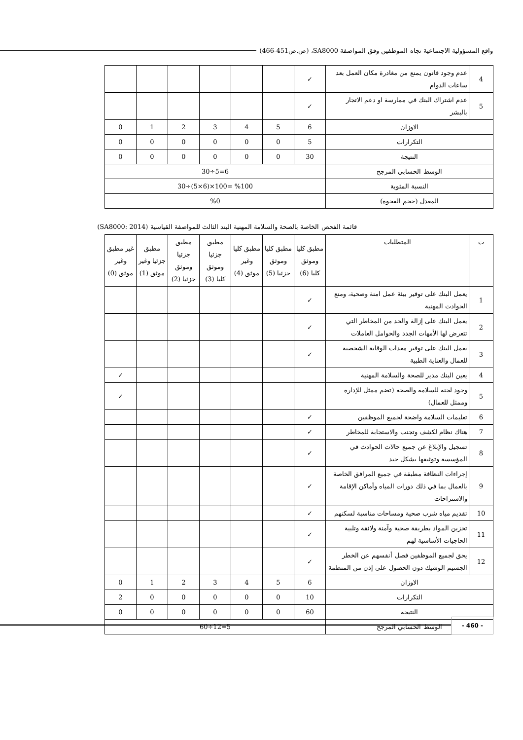واقع المسؤولية الاجتماعية تجاه الموظفين وفق المواصفة SA8000، (ص.ص451-466)
| 4 | عدم وجود قانون يمنع من مغادرة مكان العمل بعد ساعات الدوام | ✓ | | | | | | |
| 5 | عدم اشتراك البنك في ممارسة او دعم الاتجار بالبشر | ✓ | | | | | | |
| الاوزان | | 6 | 5 | 4 | 3 | 2 | 1 | 0 |
| التكرارات | | 5 | 0 | 0 | 0 | 0 | 0 | 0 |
| النتيجة | | 30 | 0 | 0 | 0 | 0 | 0 | 0 |
| الوسط الحسابي المرجح | | 6=5÷30 | | | | | | |
| النسبة المئوية | | %100 =100×(6×5)÷30 | | | | | | |
| المعدل (حجم الفجوة) | | %0 | | | | | | |
قائمة الفحص الخاصة بالصحة والسلامة المهنية البند الثالث للمواصفة القياسية (SA8000: 2014)
| ت | المتطلبات | مطبق كليا وموثق كليا (6) | مطبق كليا وموثق جزئيا (5) | مطبق كليا وغير موثق (4) | مطبق جزئيا وموثق كليا (3) | مطبق جزئيا وموثق جزئيا (2) | مطبق جزئيا وغير موثق (1) | غير مطبق وغير موثق (0) |
| --- | --- | --- | --- | --- | --- | --- | --- | --- |
| 1 | يعمل البنك على توفير بيئة عمل امنة وصحية، ومنع الحوادث المهنية | ✓ | | | | | | |
| 2 | يعمل البنك على إزالة والحد من المخاطر التي تتعرض لها الأمهات الجدد والحوامل العاملات | ✓ | | | | | | |
| 3 | يعمل البنك على توفير معدات الوقاية الشخصية للعمال والعناية الطبية | ✓ | | | | | | |
| 4 | يعين البنك مدير للصحة والسلامة المهنية | | | | | | | ✓ |
| 5 | وجود لجنة للسلامة والصحة (تضم ممثل للإدارة وممثل للعمال) | | | | | | | ✓ |
| 6 | تعليمات السلامة واضحة لجميع الموظفين | ✓ | | | | | | |
| 7 | هناك نظام لكشف وتجنب والاستجابة للمخاطر | ✓ | | | | | | |
| 8 | تسجيل والإبلاغ عن جميع حالات الحوادث في المؤسسة وتوثيقها بشكل جيد | ✓ | | | | | | |
| 9 | إجراءات النظافة مطبقة في جميع المرافق الخاصة بالعمال بما في ذلك دورات المياه وأماكن الإقامة والاستراحات | ✓ | | | | | | |
| 10 | تقديم مياه شرب صحية ومساحات مناسبة لسكنهم | ✓ | | | | | | |
| 11 | تخزين المواد بطريقة صحية وآمنة ولائقة وتلبية الحاجيات الأساسية لهم | ✓ | | | | | | |
| 12 | يحق لجميع الموظفين فصل أنفسهم عن الخطر الجسيم الوشيك دون الحصول على إذن من المنظمة | ✓ | | | | | | |
| الاوزان | | 6 | 5 | 4 | 3 | 2 | 1 | 0 |
| التكرارات | | 10 | 0 | 0 | 0 | 0 | 0 | 2 |
| النتيجة | | 60 | 0 | 0 | 0 | 0 | 0 | 0 |
| الوسط الحسابي المرجح | | 5=12÷60 | | | | | | |
- 460 -